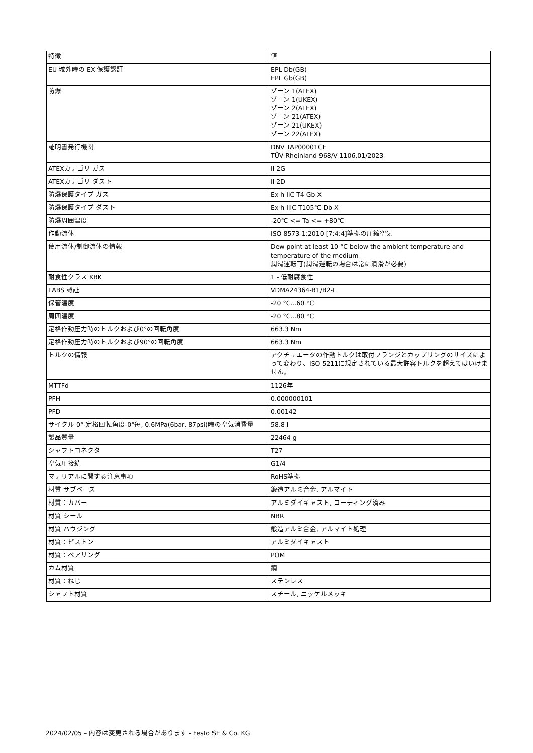| 特徴 | 値 |
| --- | --- |
| EU 域外時の EX 保護認証 | EPL Db(GB) EPL Gb(GB) |
| 防爆 | ゾーン 1(ATEX) ゾーン 1(UKEX) ゾーン 2(ATEX) ゾーン 21(ATEX) ゾーン 21(UKEX) ゾーン 22(ATEX) |
| 証明書発行機関 | DNV TAP00001CE TÜV Rheinland 968/V 1106.01/2023 |
| ATEXカテゴリ ガス | II 2G |
| ATEXカテゴリ ダスト | II 2D |
| 防爆保護タイプ ガス | Ex h IIC T4 Gb X |
| 防爆保護タイプ ダスト | Ex h IIIC T105℃ Db X |
| 防爆周囲温度 | -20℃ <= Ta <= +80℃ |
| 作動流体 | ISO 8573-1:2010 [7:4:4]準拠の圧縮空気 |
| 使用流体/制御流体の情報 | Dew point at least 10 °C below the ambient temperature and temperature of the medium 潤滑運転可(潤滑運転の場合は常に潤滑が必要) |
| 耐食性クラス KBK | 1 - 低耐腐食性 |
| LABS 認証 | VDMA24364-B1/B2-L |
| 保管温度 | -20 °C...60 °C |
| 周囲温度 | -20 °C...80 °C |
| 定格作動圧力時のトルクおよび0°の回転角度 | 663.3 Nm |
| 定格作動圧力時のトルクおよび90°の回転角度 | 663.3 Nm |
| トルクの情報 | アクチュエータの作動トルクは取付フランジとカップリングのサイズによって変わり、ISO 5211に規定されている最大許容トルクを超えてはいけません。 |
| MTTFd | 1126年 |
| PFH | 0.000000101 |
| PFD | 0.00142 |
| サイクル 0°-定格回転角度-0°毎, 0.6MPa(6bar, 87psi)時の空気消費量 | 58.8 l |
| 製品質量 | 22464 g |
| シャフトコネクタ | T27 |
| 空気圧接続 | G1/4 |
| マテリアルに関する注意事項 | RoHS準拠 |
| 材質 サブベース | 鍛造アルミ合金, アルマイト |
| 材質：カバー | アルミダイキャスト, コーティング済み |
| 材質 シール | NBR |
| 材質 ハウジング | 鍛造アルミ合金, アルマイト処理 |
| 材質：ピストン | アルミダイキャスト |
| 材質：ベアリング | POM |
| カム材質 | 鋼 |
| 材質：ねじ | ステンレス |
| シャフト材質 | スチール, ニッケルメッキ |
2024/02/05 – 内容は変更される場合があります - Festo SE & Co. KG